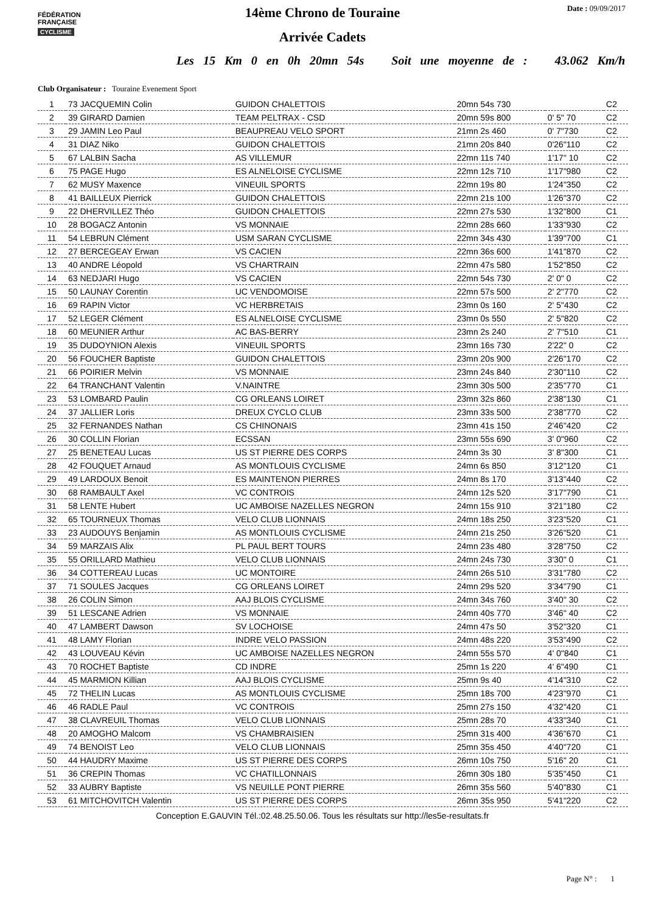FÉDÉRATION
FRANÇAISE
CYCLISME
Date : 09/09/2017
14ème Chrono de Touraine
Arrivée Cadets
Les 15 Km 0 en 0h 20mn 54s Soit une moyenne de : 43.062 Km/h
Club Organisateur : Touraine Evenement Sport
| 1 | 73 JACQUEMIN Colin | GUIDON CHALETTOIS | 20mn 54s 730 | | C2 |
| 2 | 39 GIRARD Damien | TEAM PELTRAX - CSD | 20mn 59s 800 | 0' 5" 70 | C2 |
| 3 | 29 JAMIN Leo Paul | BEAUPREAU VELO SPORT | 21mn 2s 460 | 0' 7"730 | C2 |
| 4 | 31 DIAZ Niko | GUIDON CHALETTOIS | 21mn 20s 840 | 0'26"110 | C2 |
| 5 | 67 LALBIN Sacha | AS VILLEMUR | 22mn 11s 740 | 1'17" 10 | C2 |
| 6 | 75 PAGE Hugo | ES ALNELOISE CYCLISME | 22mn 12s 710 | 1'17"980 | C2 |
| 7 | 62 MUSY Maxence | VINEUIL SPORTS | 22mn 19s 80 | 1'24"350 | C2 |
| 8 | 41 BAILLEUX Pierrick | GUIDON CHALETTOIS | 22mn 21s 100 | 1'26"370 | C2 |
| 9 | 22 DHERVILLEZ Théo | GUIDON CHALETTOIS | 22mn 27s 530 | 1'32"800 | C1 |
| 10 | 28 BOGACZ Antonin | VS MONNAIE | 22mn 28s 660 | 1'33"930 | C2 |
| 11 | 54 LEBRUN Clément | USM SARAN CYCLISME | 22mn 34s 430 | 1'39"700 | C1 |
| 12 | 27 BERCEGEAY Erwan | VS CACIEN | 22mn 36s 600 | 1'41"870 | C2 |
| 13 | 40 ANDRE Léopold | VS CHARTRAIN | 22mn 47s 580 | 1'52"850 | C2 |
| 14 | 63 NEDJARI Hugo | VS CACIEN | 22mn 54s 730 | 2' 0" 0 | C2 |
| 15 | 50 LAUNAY Corentin | UC VENDOMOISE | 22mn 57s 500 | 2' 2"770 | C2 |
| 16 | 69 RAPIN Victor | VC HERBRETAIS | 23mn 0s 160 | 2' 5"430 | C2 |
| 17 | 52 LEGER Clément | ES ALNELOISE CYCLISME | 23mn 0s 550 | 2' 5"820 | C2 |
| 18 | 60 MEUNIER Arthur | AC BAS-BERRY | 23mn 2s 240 | 2' 7"510 | C1 |
| 19 | 35 DUDOYNION Alexis | VINEUIL SPORTS | 23mn 16s 730 | 2'22" 0 | C2 |
| 20 | 56 FOUCHER Baptiste | GUIDON CHALETTOIS | 23mn 20s 900 | 2'26"170 | C2 |
| 21 | 66 POIRIER Melvin | VS MONNAIE | 23mn 24s 840 | 2'30"110 | C2 |
| 22 | 64 TRANCHANT Valentin | V.NAINTRE | 23mn 30s 500 | 2'35"770 | C1 |
| 23 | 53 LOMBARD Paulin | CG ORLEANS LOIRET | 23mn 32s 860 | 2'38"130 | C1 |
| 24 | 37 JALLIER Loris | DREUX CYCLO CLUB | 23mn 33s 500 | 2'38"770 | C2 |
| 25 | 32 FERNANDES Nathan | CS CHINONAIS | 23mn 41s 150 | 2'46"420 | C2 |
| 26 | 30 COLLIN Florian | ECSSAN | 23mn 55s 690 | 3' 0"960 | C2 |
| 27 | 25 BENETEAU Lucas | US ST PIERRE DES CORPS | 24mn 3s 30 | 3' 8"300 | C1 |
| 28 | 42 FOUQUET Arnaud | AS MONTLOUIS CYCLISME | 24mn 6s 850 | 3'12"120 | C1 |
| 29 | 49 LARDOUX Benoit | ES MAINTENON PIERRES | 24mn 8s 170 | 3'13"440 | C2 |
| 30 | 68 RAMBAULT Axel | VC CONTROIS | 24mn 12s 520 | 3'17"790 | C1 |
| 31 | 58 LENTE Hubert | UC AMBOISE NAZELLES NEGRON | 24mn 15s 910 | 3'21"180 | C2 |
| 32 | 65 TOURNEUX Thomas | VELO CLUB LIONNAIS | 24mn 18s 250 | 3'23"520 | C1 |
| 33 | 23 AUDOUYS Benjamin | AS MONTLOUIS CYCLISME | 24mn 21s 250 | 3'26"520 | C1 |
| 34 | 59 MARZAIS Alix | PL PAUL BERT TOURS | 24mn 23s 480 | 3'28"750 | C2 |
| 35 | 55 ORILLARD Mathieu | VELO CLUB LIONNAIS | 24mn 24s 730 | 3'30" 0 | C1 |
| 36 | 34 COTTEREAU Lucas | UC MONTOIRE | 24mn 26s 510 | 3'31"780 | C2 |
| 37 | 71 SOULES Jacques | CG ORLEANS LOIRET | 24mn 29s 520 | 3'34"790 | C1 |
| 38 | 26 COLIN Simon | AAJ BLOIS CYCLISME | 24mn 34s 760 | 3'40" 30 | C2 |
| 39 | 51 LESCANE Adrien | VS MONNAIE | 24mn 40s 770 | 3'46" 40 | C2 |
| 40 | 47 LAMBERT Dawson | SV LOCHOISE | 24mn 47s 50 | 3'52"320 | C1 |
| 41 | 48 LAMY Florian | INDRE VELO PASSION | 24mn 48s 220 | 3'53"490 | C2 |
| 42 | 43 LOUVEAU Kévin | UC AMBOISE NAZELLES NEGRON | 24mn 55s 570 | 4' 0"840 | C1 |
| 43 | 70 ROCHET Baptiste | CD INDRE | 25mn 1s 220 | 4' 6"490 | C1 |
| 44 | 45 MARMION Killian | AAJ BLOIS CYCLISME | 25mn 9s 40 | 4'14"310 | C2 |
| 45 | 72 THELIN Lucas | AS MONTLOUIS CYCLISME | 25mn 18s 700 | 4'23"970 | C1 |
| 46 | 46 RADLE Paul | VC CONTROIS | 25mn 27s 150 | 4'32"420 | C1 |
| 47 | 38 CLAVREUIL Thomas | VELO CLUB LIONNAIS | 25mn 28s 70 | 4'33"340 | C1 |
| 48 | 20 AMOGHO Malcom | VS CHAMBRAISIEN | 25mn 31s 400 | 4'36"670 | C1 |
| 49 | 74 BENOIST Leo | VELO CLUB LIONNAIS | 25mn 35s 450 | 4'40"720 | C1 |
| 50 | 44 HAUDRY Maxime | US ST PIERRE DES CORPS | 26mn 10s 750 | 5'16" 20 | C1 |
| 51 | 36 CREPIN Thomas | VC CHATILLONNAIS | 26mn 30s 180 | 5'35"450 | C1 |
| 52 | 33 AUBRY Baptiste | VS NEUILLE PONT PIERRE | 26mn 35s 560 | 5'40"830 | C1 |
| 53 | 61 MITCHOVITCH Valentin | US ST PIERRE DES CORPS | 26mn 35s 950 | 5'41"220 | C2 |
Conception E.GAUVIN Tél.:02.48.25.50.06. Tous les résultats sur http://les5e-resultats.fr
Page N° : 1